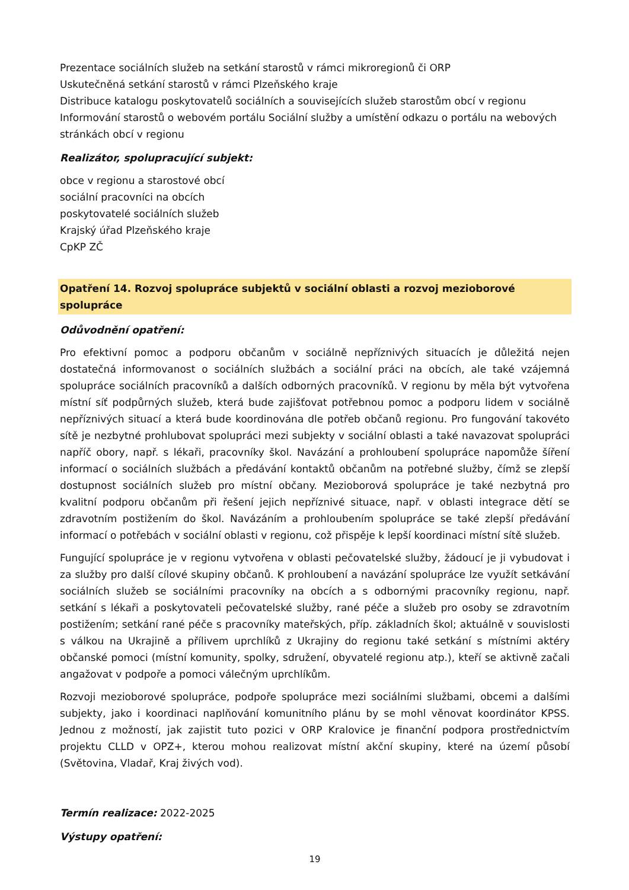Prezentace sociálních služeb na setkání starostů v rámci mikroregionů či ORP
Uskutečněná setkání starostů v rámci Plzeňského kraje
Distribuce katalogu poskytovatelů sociálních a souvisejících služeb starostům obcí v regionu
Informování starostů o webovém portálu Sociální služby a umístění odkazu o portálu na webových stránkách obcí v regionu
Realizátor, spolupracující subjekt:
obce v regionu a starostové obcí
sociální pracovníci na obcích
poskytovatelé sociálních služeb
Krajský úřad Plzeňského kraje
CpKP ZČ
Opatření 14. Rozvoj spolupráce subjektů v sociální oblasti a rozvoj mezioborové spolupráce
Odůvodnění opatření:
Pro efektivní pomoc a podporu občanům v sociálně nepříznivých situacích je důležitá nejen dostatečná informovanost o sociálních službách a sociální práci na obcích, ale také vzájemná spolupráce sociálních pracovníků a dalších odborných pracovníků. V regionu by měla být vytvořena místní síť podpůrných služeb, která bude zajišťovat potřebnou pomoc a podporu lidem v sociálně nepříznivých situací a která bude koordinována dle potřeb občanů regionu. Pro fungování takovéto sítě je nezbytné prohlubovat spolupráci mezi subjekty v sociální oblasti a také navazovat spolupráci napříč obory, např. s lékaři, pracovníky škol. Navázání a prohloubení spolupráce napomůže šíření informací o sociálních službách a předávání kontaktů občanům na potřebné služby, čímž se zlepší dostupnost sociálních služeb pro místní občany. Mezioborová spolupráce je také nezbytná pro kvalitní podporu občanům při řešení jejich nepříznivé situace, např. v oblasti integrace dětí se zdravotním postižením do škol. Navázáním a prohloubením spolupráce se také zlepší předávání informací o potřebách v sociální oblasti v regionu, což přispěje k lepší koordinaci místní sítě služeb.
Fungující spolupráce je v regionu vytvořena v oblasti pečovatelské služby, žádoucí je ji vybudovat i za služby pro další cílové skupiny občanů. K prohloubení a navázání spolupráce lze využít setkávání sociálních služeb se sociálními pracovníky na obcích a s odbornými pracovníky regionu, např. setkání s lékaři a poskytovateli pečovatelské služby, rané péče a služeb pro osoby se zdravotním postižením; setkání rané péče s pracovníky mateřských, příp. základních škol; aktuálně v souvislosti s válkou na Ukrajině a přílivem uprchlíků z Ukrajiny do regionu také setkání s místními aktéry občanské pomoci (místní komunity, spolky, sdružení, obyvatelé regionu atp.), kteří se aktivně začali angažovat v podpoře a pomoci válečným uprchlíkům.
Rozvoji mezioborové spolupráce, podpoře spolupráce mezi sociálními službami, obcemi a dalšími subjekty, jako i koordinaci naplňování komunitního plánu by se mohl věnovat koordinátor KPSS. Jednou z možností, jak zajistit tuto pozici v ORP Kralovice je finanční podpora prostřednictvím projektu CLLD v OPZ+, kterou mohou realizovat místní akční skupiny, které na území působí (Světovina, Vladař, Kraj živých vod).
Termín realizace: 2022-2025
Výstupy opatření:
19